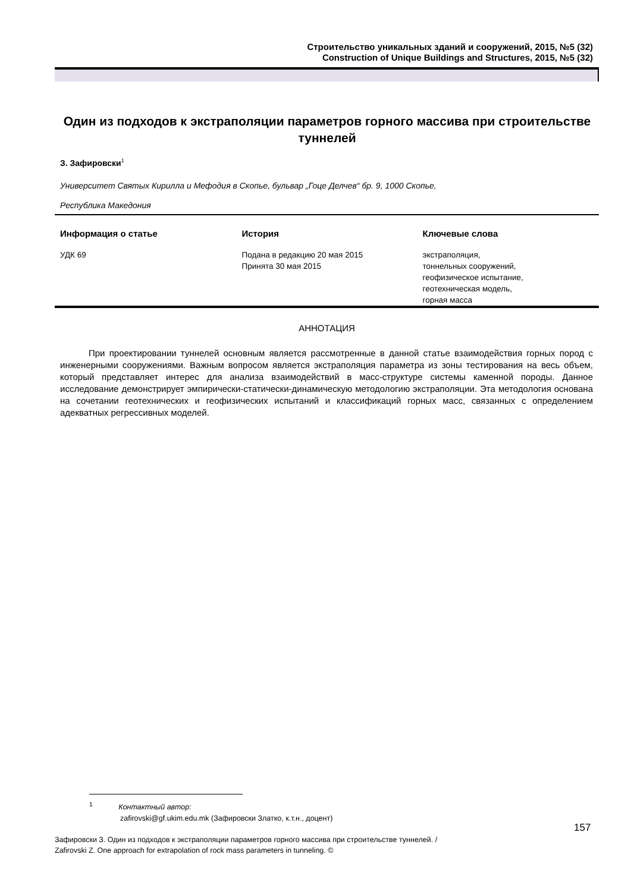Строительство уникальных зданий и сооружений, 2015, №5 (32)
Construction of Unique Buildings and Structures, 2015, №5 (32)
Один из подходов к экстраполяции параметров горного массива при строительстве туннелей
З. Зафировски<sup>1</sup>
Университет Святых Кирилла и Мефодия в Скопье, бульвар „Гоце Делчев“ бр. 9, 1000 Скопье,
Республика Македония
| Информация о статье | История | Ключевые слова |
| --- | --- | --- |
| УДК 69 | Подана в редакцию 20 мая 2015 Принята 30 мая 2015 | экстраполяция, тоннельных сооружений, геофизическое испытание, геотехническая модель, горная масса |
АННОТАЦИЯ
При проектировании туннелей основным является рассмотренные в данной статье взаимодействия горных пород с инженерными сооружениями. Важным вопросом является экстраполяция параметра из зоны тестирования на весь объем, который представляет интерес для анализа взаимодействий в масс-структуре системы каменной породы. Данное исследование демонстрирует эмпирически-статически-динамическую методологию экстраполяции. Эта методология основана на сочетании геотехнических и геофизических испытаний и классификаций горных масс, связанных с определением адекватных регрессивных моделей.
<sup>1</sup> Контактный автор:
zafirovski@gf.ukim.edu.mk (Зафировски Златко, к.т.н., доцент)
157
Зафировски З. Один из подходов к экстраполяции параметров горного массива при строительстве туннелей. /
Zafirovski Z. One approach for extrapolation of rock mass parameters in tunneling. ©